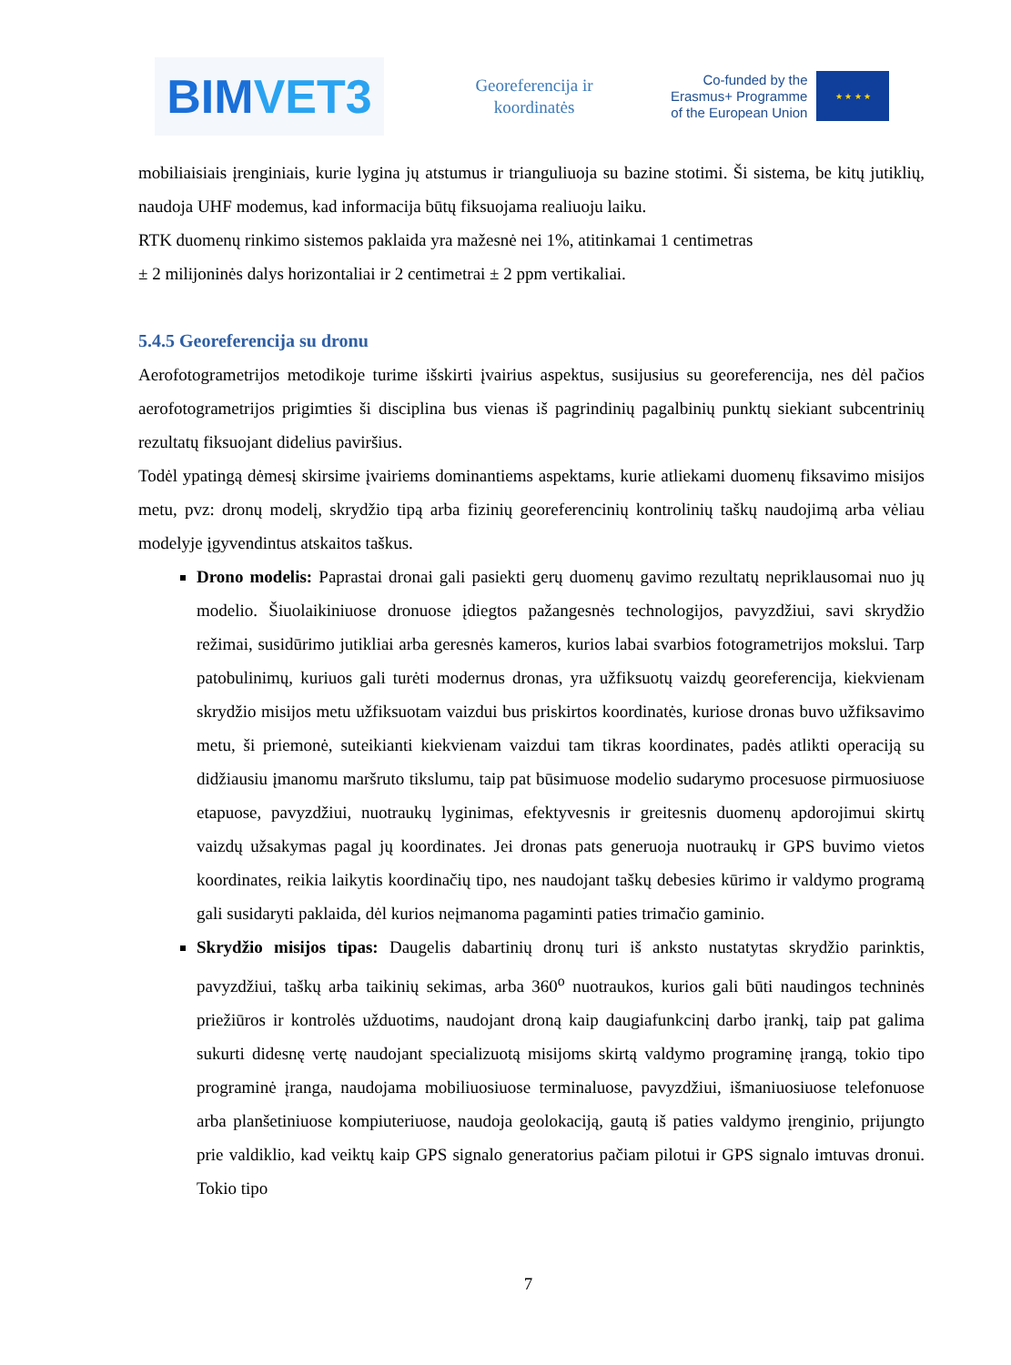BIM VET3
Georeferencija ir koordinatės
Co-funded by the
Erasmus+ Programme
of the European Union
★ ★ ★ ★
mobiliaisiais įrenginiais, kurie lygina jų atstumus ir trianguliuoja su bazine stotimi. Ši sistema, be kitų jutiklių, naudoja UHF modemus, kad informacija būtų fiksuojama realiuoju laiku.
RTK duomenų rinkimo sistemos paklaida yra mažesnė nei 1%, atitinkamai 1 centimetras
± 2 milijoninės dalys horizontaliai ir 2 centimetrai ± 2 ppm vertikaliai.
5.4.5 Georeferencija su dronu
Aerofotogrametrijos metodikoje turime išskirti įvairius aspektus, susijusius su georeferencija, nes dėl pačios aerofotogrametrijos prigimties ši disciplina bus vienas iš pagrindinių pagalbinių punktų siekiant subcentrinių rezultatų fiksuojant didelius paviršius.
Todėl ypatingą dėmesį skirsime įvairiems dominantiems aspektams, kurie atliekami duomenų fiksavimo misijos metu, pvz: dronų modelį, skrydžio tipą arba fizinių georeferencinių kontrolinių taškų naudojimą arba vėliau modelyje įgyvendintus atskaitos taškus.
Drono modelis: Paprastai dronai gali pasiekti gerų duomenų gavimo rezultatų nepriklausomai nuo jų modelio. Šiuolaikiniuose dronuose įdiegtos pažangesnės technologijos, pavyzdžiui, savi skrydžio režimai, susidūrimo jutikliai arba geresnės kameros, kurios labai svarbios fotogrametrijos mokslui. Tarp patobulinimų, kuriuos gali turėti modernus dronas, yra užfiksuotų vaizdų georeferencija, kiekvienam skrydžio misijos metu užfiksuotam vaizdui bus priskirtos koordinatės, kuriose dronas buvo užfiksavimo metu, ši priemonė, suteikianti kiekvienam vaizdui tam tikras koordinates, padės atlikti operaciją su didžiausiu įmanomu maršruto tikslumu, taip pat būsimuose modelio sudarymo procesuose pirmuosiuose etapuose, pavyzdžiui, nuotraukų lyginimas, efektyvesnis ir greitesnis duomenų apdorojimui skirtų vaizdų užsakymas pagal jų koordinates. Jei dronas pats generuoja nuotraukų ir GPS buvimo vietos koordinates, reikia laikytis koordinačių tipo, nes naudojant taškų debesies kūrimo ir valdymo programą gali susidaryti paklaida, dėl kurios neįmanoma pagaminti paties trimačio gaminio.
Skrydžio misijos tipas: Daugelis dabartinių dronų turi iš anksto nustatytas skrydžio parinktis, pavyzdžiui, taškų arba taikinių sekimas, arba 360<sup>o</sup> nuotraukos, kurios gali būti naudingos techninės priežiūros ir kontrolės užduotims, naudojant droną kaip daugiafunkcinį darbo įrankį, taip pat galima sukurti didesnę vertę naudojant specializuotą misijoms skirtą valdymo programinę įrangą, tokio tipo programinė įranga, naudojama mobiliuosiuose terminaluose, pavyzdžiui, išmaniuosiuose telefonuose arba planšetiniuose kompiuteriuose, naudoja geolokaciją, gautą iš paties valdymo įrenginio, prijungto prie valdiklio, kad veiktų kaip GPS signalo generatorius pačiam pilotui ir GPS signalo imtuvas dronui. Tokio tipo
7